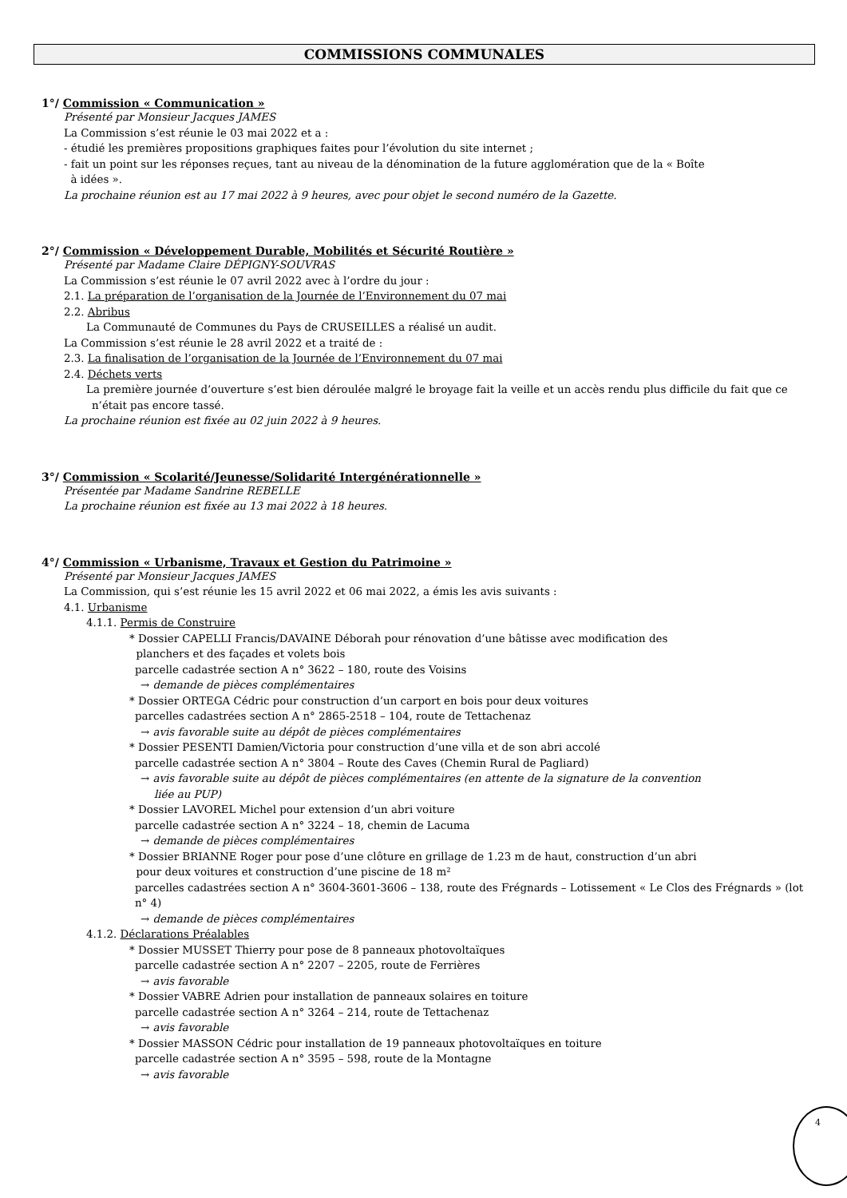COMMISSIONS COMMUNALES
1°/ Commission « Communication »
Présenté par Monsieur Jacques JAMES
La Commission s’est réunie le 03 mai 2022 et a :
- étudié les premières propositions graphiques faites pour l’évolution du site internet ;
- fait un point sur les réponses reçues, tant au niveau de la dénomination de la future agglomération que de la « Boîte
à idées ».
La prochaine réunion est au 17 mai 2022 à 9 heures, avec pour objet le second numéro de la Gazette.
2°/ Commission « Développement Durable, Mobilités et Sécurité Routière »
Présenté par Madame Claire DÉPIGNY-SOUVRAS
La Commission s’est réunie le 07 avril 2022 avec à l’ordre du jour :
2.1. La préparation de l’organisation de la Journée de l’Environnement du 07 mai
2.2. Abribus
La Communauté de Communes du Pays de CRUSEILLES a réalisé un audit.
La Commission s’est réunie le 28 avril 2022 et a traité de :
2.3. La finalisation de l’organisation de la Journée de l’Environnement du 07 mai
2.4. Déchets verts
La première journée d’ouverture s’est bien déroulée malgré le broyage fait la veille et un accès rendu plus difficile du fait que ce n’était pas encore tassé.
La prochaine réunion est fixée au 02 juin 2022 à 9 heures.
3°/ Commission « Scolarité/Jeunesse/Solidarité Intergénérationnelle »
Présentée par Madame Sandrine REBELLE
La prochaine réunion est fixée au 13 mai 2022 à 18 heures.
4°/ Commission « Urbanisme, Travaux et Gestion du Patrimoine »
Présenté par Monsieur Jacques JAMES
La Commission, qui s’est réunie les 15 avril 2022 et 06 mai 2022, a émis les avis suivants :
4.1. Urbanisme
4.1.1. Permis de Construire
* Dossier CAPELLI Francis/DAVAINE Déborah pour rénovation d’une bâtisse avec modification des
planchers et des façades et volets bois
parcelle cadastrée section A n° 3622 – 180, route des Voisins
→ demande de pièces complémentaires
* Dossier ORTEGA Cédric pour construction d’un carport en bois pour deux voitures
parcelles cadastrées section A n° 2865-2518 – 104, route de Tettachenaz
→ avis favorable suite au dépôt de pièces complémentaires
* Dossier PESENTI Damien/Victoria pour construction d’une villa et de son abri accolé
parcelle cadastrée section A n° 3804 – Route des Caves (Chemin Rural de Pagliard)
→ avis favorable suite au dépôt de pièces complémentaires (en attente de la signature de la convention
liée au PUP)
* Dossier LAVOREL Michel pour extension d’un abri voiture
parcelle cadastrée section A n° 3224 – 18, chemin de Lacuma
→ demande de pièces complémentaires
* Dossier BRIANNE Roger pour pose d’une clôture en grillage de 1.23 m de haut, construction d’un abri
pour deux voitures et construction d’une piscine de 18 m²
parcelles cadastrées section A n° 3604-3601-3606 – 138, route des Frégnards – Lotissement « Le Clos des Frégnards » (lot n° 4)
→ demande de pièces complémentaires
4.1.2. Déclarations Préalables
* Dossier MUSSET Thierry pour pose de 8 panneaux photovoltaïques
parcelle cadastrée section A n° 2207 – 2205, route de Ferrières
→ avis favorable
* Dossier VABRE Adrien pour installation de panneaux solaires en toiture
parcelle cadastrée section A n° 3264 – 214, route de Tettachenaz
→ avis favorable
* Dossier MASSON Cédric pour installation de 19 panneaux photovoltaïques en toiture
parcelle cadastrée section A n° 3595 – 598, route de la Montagne
→ avis favorable
4